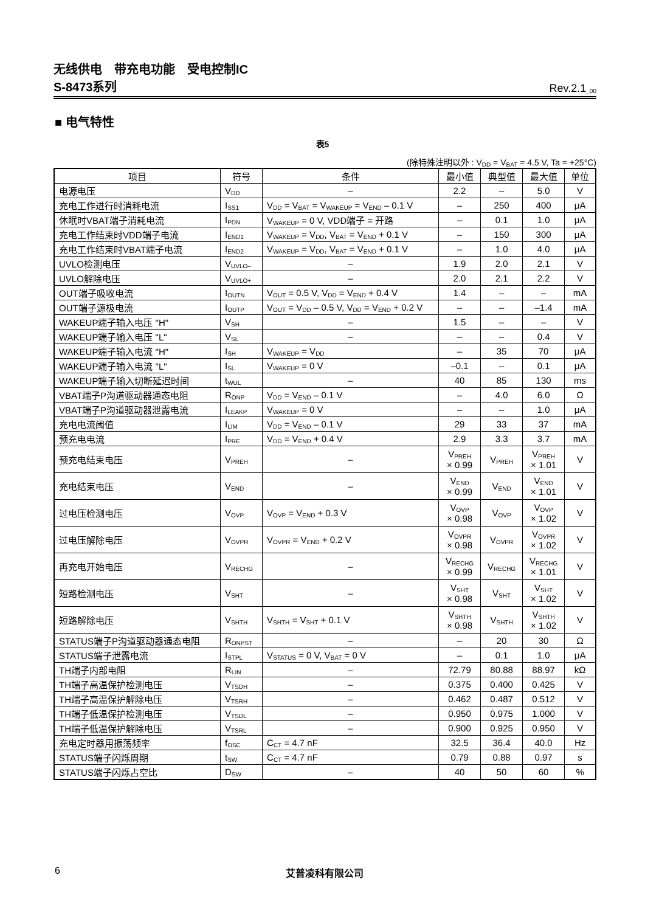无线供电　带充电功能　受电控制IC
S-8473系列 Rev.2.1<sub>_00</sub>
■ 电气特性
表5
(除特殊注明以外 : V<sub>DD</sub> = V<sub>BAT</sub> = 4.5 V, Ta = +25°C)
| 项目 | 符号 | 条件 | 最小值 | 典型值 | 最大值 | 单位 |
| --- | --- | --- | --- | --- | --- | --- |
| 电源电压 | V<sub>DD</sub> | – | 2.2 | – | 5.0 | V |
| 充电工作进行时消耗电流 | I<sub>SS1</sub> | V<sub>DD</sub> = V<sub>BAT</sub> = V<sub>WAKEUP</sub> = V<sub>END</sub> – 0.1 V | – | 250 | 400 | μA |
| 休眠时VBAT端子消耗电流 | I<sub>PDN</sub> | V<sub>WAKEUP</sub> = 0 V, VDD端子 = 开路 | – | 0.1 | 1.0 | μA |
| 充电工作结束时VDD端子电流 | I<sub>END1</sub> | V<sub>WAKEUP</sub> = V<sub>DD</sub>, V<sub>BAT</sub> = V<sub>END</sub> + 0.1 V | – | 150 | 300 | μA |
| 充电工作结束时VBAT端子电流 | I<sub>END2</sub> | V<sub>WAKEUP</sub> = V<sub>DD</sub>, V<sub>BAT</sub> = V<sub>END</sub> + 0.1 V | – | 1.0 | 4.0 | μA |
| UVLO检测电压 | V<sub>UVLO–</sub> | – | 1.9 | 2.0 | 2.1 | V |
| UVLO解除电压 | V<sub>UVLO+</sub> | – | 2.0 | 2.1 | 2.2 | V |
| OUT端子吸收电流 | I<sub>OUTN</sub> | V<sub>OUT</sub> = 0.5 V, V<sub>DD</sub> = V<sub>END</sub> + 0.4 V | 1.4 | – | – | mA |
| OUT端子源极电流 | I<sub>OUTP</sub> | V<sub>OUT</sub> = V<sub>DD</sub> – 0.5 V, V<sub>DD</sub> = V<sub>END</sub> + 0.2 V | – | – | –1.4 | mA |
| WAKEUP端子输入电压 "H" | V<sub>SH</sub> | – | 1.5 | – | – | V |
| WAKEUP端子输入电压 "L" | V<sub>SL</sub> | – | – | – | 0.4 | V |
| WAKEUP端子输入电流 "H" | I<sub>SH</sub> | V<sub>WAKEUP</sub> = V<sub>DD</sub> | – | 35 | 70 | μA |
| WAKEUP端子输入电流 "L" | I<sub>SL</sub> | V<sub>WAKEUP</sub> = 0 V | –0.1 | – | 0.1 | μA |
| WAKEUP端子输入切断延迟时间 | t<sub>WUL</sub> | – | 40 | 85 | 130 | ms |
| VBAT端子P沟道驱动器通态电阻 | R<sub>ONP</sub> | V<sub>DD</sub> = V<sub>END</sub> – 0.1 V | – | 4.0 | 6.0 | Ω |
| VBAT端子P沟道驱动器泄露电流 | I<sub>LEAKP</sub> | V<sub>WAKEUP</sub> = 0 V | – | – | 1.0 | μA |
| 充电电流阈值 | I<sub>LIM</sub> | V<sub>DD</sub> = V<sub>END</sub> – 0.1 V | 29 | 33 | 37 | mA |
| 预充电电流 | I<sub>PRE</sub> | V<sub>DD</sub> = V<sub>END</sub> + 0.4 V | 2.9 | 3.3 | 3.7 | mA |
| 预充电结束电压 | V<sub>PREH</sub> | – | V<sub>PREH</sub> × 0.99 | V<sub>PREH</sub> | V<sub>PREH</sub> × 1.01 | V |
| 充电结束电压 | V<sub>END</sub> | – | V<sub>END</sub> × 0.99 | V<sub>END</sub> | V<sub>END</sub> × 1.01 | V |
| 过电压检测电压 | V<sub>OVP</sub> | V<sub>OVP</sub> = V<sub>END</sub> + 0.3 V | V<sub>OVP</sub> × 0.98 | V<sub>OVP</sub> | V<sub>OVP</sub> × 1.02 | V |
| 过电压解除电压 | V<sub>OVPR</sub> | V<sub>OVPR</sub> = V<sub>END</sub> + 0.2 V | V<sub>OVPR</sub> × 0.98 | V<sub>OVPR</sub> | V<sub>OVPR</sub> × 1.02 | V |
| 再充电开始电压 | V<sub>RECHG</sub> | – | V<sub>RECHG</sub> × 0.99 | V<sub>RECHG</sub> | V<sub>RECHG</sub> × 1.01 | V |
| 短路检测电压 | V<sub>SHT</sub> | – | V<sub>SHT</sub> × 0.98 | V<sub>SHT</sub> | V<sub>SHT</sub> × 1.02 | V |
| 短路解除电压 | V<sub>SHTH</sub> | V<sub>SHTH</sub> = V<sub>SHT</sub> + 0.1 V | V<sub>SHTH</sub> × 0.98 | V<sub>SHTH</sub> | V<sub>SHTH</sub> × 1.02 | V |
| STATUS端子P沟道驱动器通态电阻 | R<sub>ONPST</sub> | – | – | 20 | 30 | Ω |
| STATUS端子泄露电流 | I<sub>STPL</sub> | V<sub>STATUS</sub> = 0 V, V<sub>BAT</sub> = 0 V | – | 0.1 | 1.0 | μA |
| TH端子内部电阻 | R<sub>LIN</sub> | – | 72.79 | 80.88 | 88.97 | kΩ |
| TH端子高温保护检测电压 | V<sub>TSDH</sub> | – | 0.375 | 0.400 | 0.425 | V |
| TH端子高温保护解除电压 | V<sub>TSRH</sub> | – | 0.462 | 0.487 | 0.512 | V |
| TH端子低温保护检测电压 | V<sub>TSDL</sub> | – | 0.950 | 0.975 | 1.000 | V |
| TH端子低温保护解除电压 | V<sub>TSRL</sub> | – | 0.900 | 0.925 | 0.950 | V |
| 充电定时器用振荡频率 | f<sub>OSC</sub> | C<sub>CT</sub> = 4.7 nF | 32.5 | 36.4 | 40.0 | Hz |
| STATUS端子闪烁周期 | t<sub>SW</sub> | C<sub>CT</sub> = 4.7 nF | 0.79 | 0.88 | 0.97 | s |
| STATUS端子闪烁占空比 | D<sub>SW</sub> | – | 40 | 50 | 60 | % |
6 艾普凌科有限公司